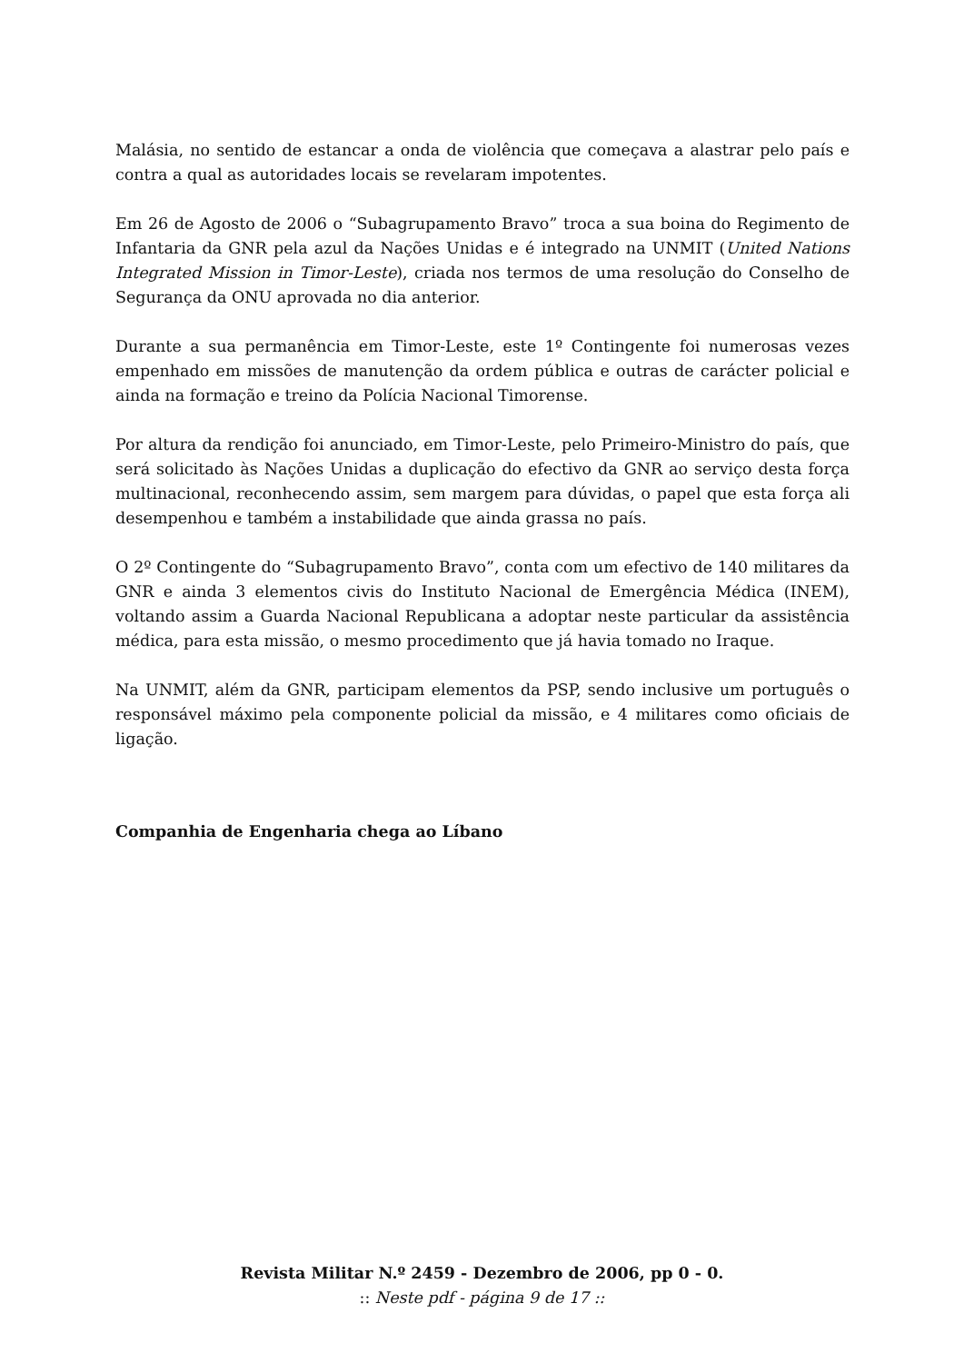Malásia, no sentido de estancar a onda de violência que começava a alastrar pelo país e contra a qual as autoridades locais se revelaram impotentes.
Em 26 de Agosto de 2006 o “Subagrupamento Bravo” troca a sua boina do Regimento de Infantaria da GNR pela azul da Nações Unidas e é integrado na UNMIT (United Nations Integrated Mission in Timor-Leste), criada nos termos de uma resolução do Conselho de Segurança da ONU aprovada no dia anterior.
Durante a sua permanência em Timor-Leste, este 1º Contingente foi numerosas vezes empenhado em missões de manutenção da ordem pública e outras de carácter policial e ainda na formação e treino da Polícia Nacional Timorense.
Por altura da rendição foi anunciado, em Timor-Leste, pelo Primeiro-Ministro do país, que será solicitado às Nações Unidas a duplicação do efectivo da GNR ao serviço desta força multinacional, reconhecendo assim, sem margem para dúvidas, o papel que esta força ali desempenhou e também a instabilidade que ainda grassa no país.
O 2º Contingente do “Subagrupamento Bravo”, conta com um efectivo de 140 militares da GNR e ainda 3 elementos civis do Instituto Nacional de Emergência Médica (INEM), voltando assim a Guarda Nacional Republicana a adoptar neste particular da assistência médica, para esta missão, o mesmo procedimento que já havia tomado no Iraque.
Na UNMIT, além da GNR, participam elementos da PSP, sendo inclusive um português o responsável máximo pela componente policial da missão, e 4 militares como oficiais de ligação.
Companhia de Engenharia chega ao Líbano
Revista Militar N.º 2459 - Dezembro de 2006, pp 0 - 0.
:: Neste pdf - página 9 de 17 ::